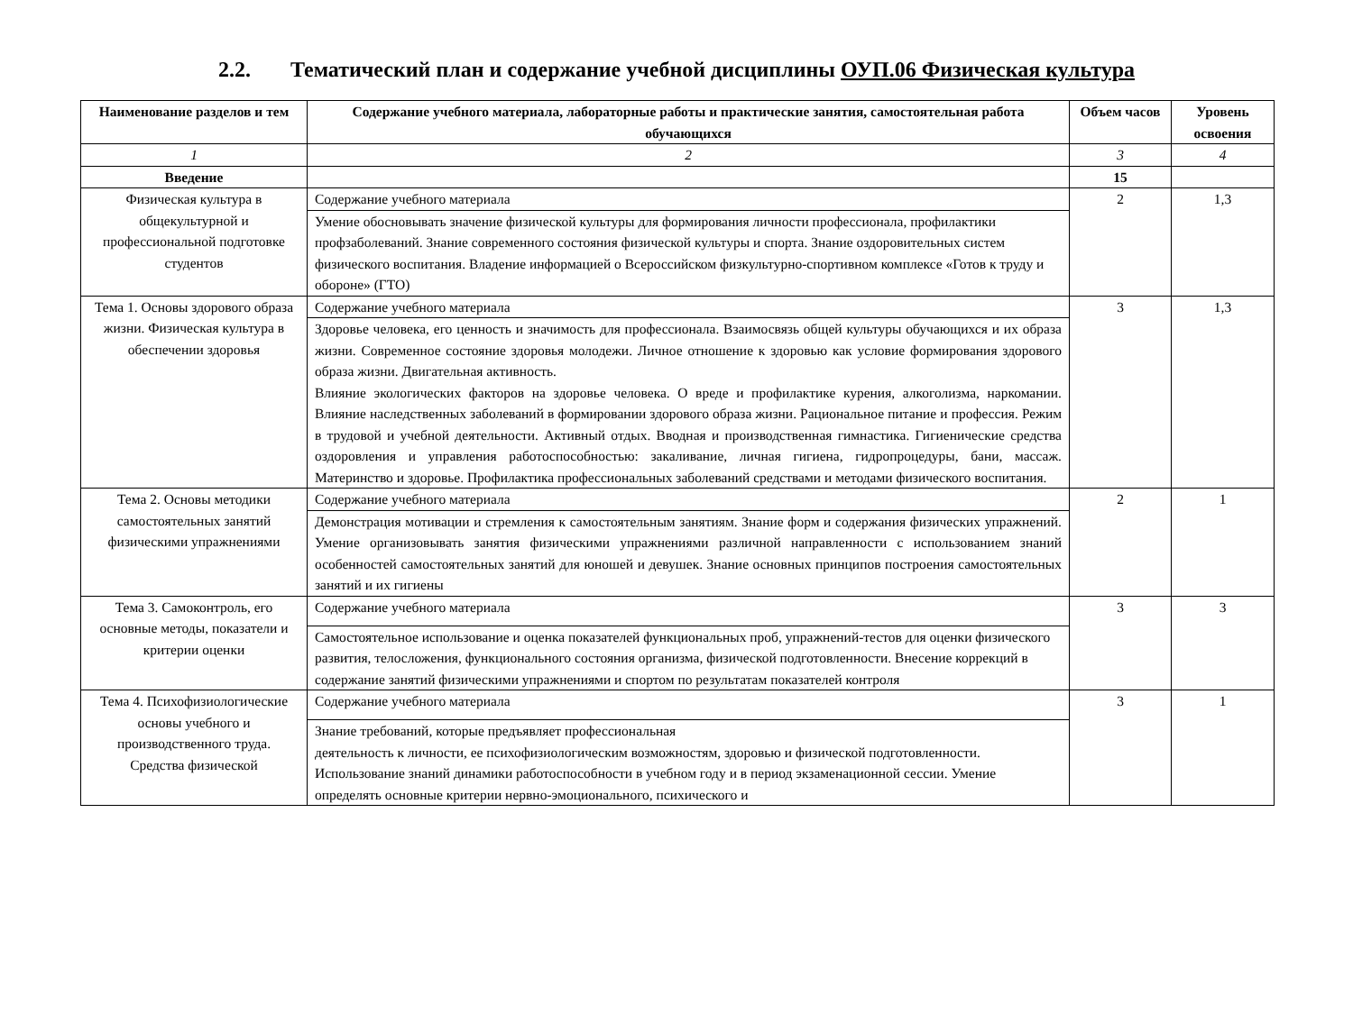2.2. Тематический план и содержание учебной дисциплины ОУП.06 Физическая культура
| Наименование разделов и тем | Содержание учебного материала, лабораторные работы и практические занятия, самостоятельная работа обучающихся | Объем часов | Уровень освоения |
| --- | --- | --- | --- |
| 1 | 2 | 3 | 4 |
| Введение | | 15 | |
| Физическая культура в общекультурной и профессиональной подготовке студентов | Содержание учебного материала | 2 | 1,3 |
| | Умение обосновывать значение физической культуры для формирования личности профессионала, профилактики профзаболеваний. Знание современного состояния физической культуры и спорта. Знание оздоровительных систем физического воспитания. Владение информацией о Всероссийском физкультурно-спортивном комплексе «Готов к труду и обороне» (ГТО) | | |
| Тема 1. Основы здорового образа жизни. Физическая культура в обеспечении здоровья | Содержание учебного материала | 3 | 1,3 |
| | Здоровье человека, его ценность и значимость для профессионала. Взаимосвязь общей культуры обучающихся и их образа жизни. Современное состояние здоровья молодежи. Личное отношение к здоровью как условие формирования здорового образа жизни. Двигательная активность. Влияние экологических факторов на здоровье человека. О вреде и профилактике курения, алкоголизма, наркомании. Влияние наследственных заболеваний в формировании здорового образа жизни. Рациональное питание и профессия. Режим в трудовой и учебной деятельности. Активный отдых. Вводная и производственная гимнастика. Гигиенические средства оздоровления и управления работоспособностью: закаливание, личная гигиена, гидропроцедуры, бани, массаж. Материнство и здоровье. Профилактика профессиональных заболеваний средствами и методами физического воспитания. | | |
| Тема 2. Основы методики самостоятельных занятий физическими упражнениями | Содержание учебного материала | 2 | 1 |
| | Демонстрация мотивации и стремления к самостоятельным занятиям. Знание форм и содержания физических упражнений. Умение организовывать занятия физическими упражнениями различной направленности с использованием знаний особенностей самостоятельных занятий для юношей и девушек. Знание основных принципов построения самостоятельных занятий и их гигиены | | |
| Тема 3. Самоконтроль, его основные методы, показатели и критерии оценки | Содержание учебного материала | 3 | 3 |
| | Самостоятельное использование и оценка показателей функциональных проб, упражнений-тестов для оценки физического развития, телосложения, функционального состояния организма, физической подготовленности. Внесение коррекций в содержание занятий физическими упражнениями и спортом по результатам показателей контроля | | |
| Тема 4. Психофизиологические основы учебного и производственного труда. Средства физической | Содержание учебного материала | 3 | 1 |
| | Знание требований, которые предъявляет профессиональная деятельность к личности, ее психофизиологическим возможностям, здоровью и физической подготовленности. Использование знаний динамики работоспособности в учебном году и в период экзаменационной сессии. Умение определять основные критерии нервно-эмоционального, психического и | | |